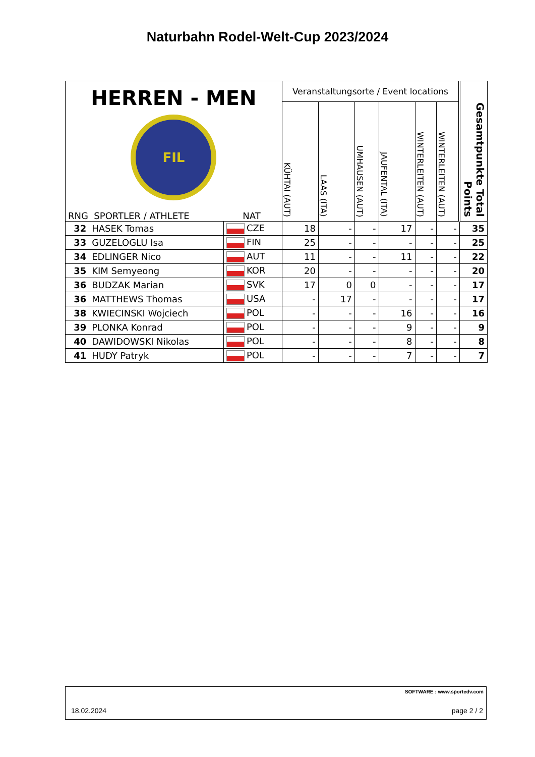Naturbahn Rodel-Welt-Cup 2023/2024
| HERREN - MEN FIL RNG SPORTLER / ATHLETE NAT | | | Veranstaltungsorte / Event locations | | | | | | Gesamtpunkte Total Points |
| --- | --- | --- | --- | --- | --- | --- | --- | --- | --- |
| | | | KÜHTAI (AUT) | LAAS (ITA) | UMHAUSEN (AUT) | JAUFENTAL (ITA) | WINTERLEITEN (AUT) | WINTERLEITEN (AUT) | |
| 32 | HASEK Tomas | CZE | 18 | - | - | 17 | - | - | 35 |
| 33 | GUZELOGLU Isa | FIN | 25 | - | - | - | - | - | 25 |
| 34 | EDLINGER Nico | AUT | 11 | - | - | 11 | - | - | 22 |
| 35 | KIM Semyeong | KOR | 20 | - | - | - | - | - | 20 |
| 36 | BUDZAK Marian | SVK | 17 | 0 | 0 | - | - | - | 17 |
| 36 | MATTHEWS Thomas | USA | - | 17 | - | - | - | - | 17 |
| 38 | KWIECINSKI Wojciech | POL | - | - | - | 16 | - | - | 16 |
| 39 | PLONKA Konrad | POL | - | - | - | 9 | - | - | 9 |
| 40 | DAWIDOWSKI Nikolas | POL | - | - | - | 8 | - | - | 8 |
| 41 | HUDY Patryk | POL | - | - | - | 7 | - | - | 7 |
SOFTWARE : www.sportedv.com
18.02.2024 page 2 / 2